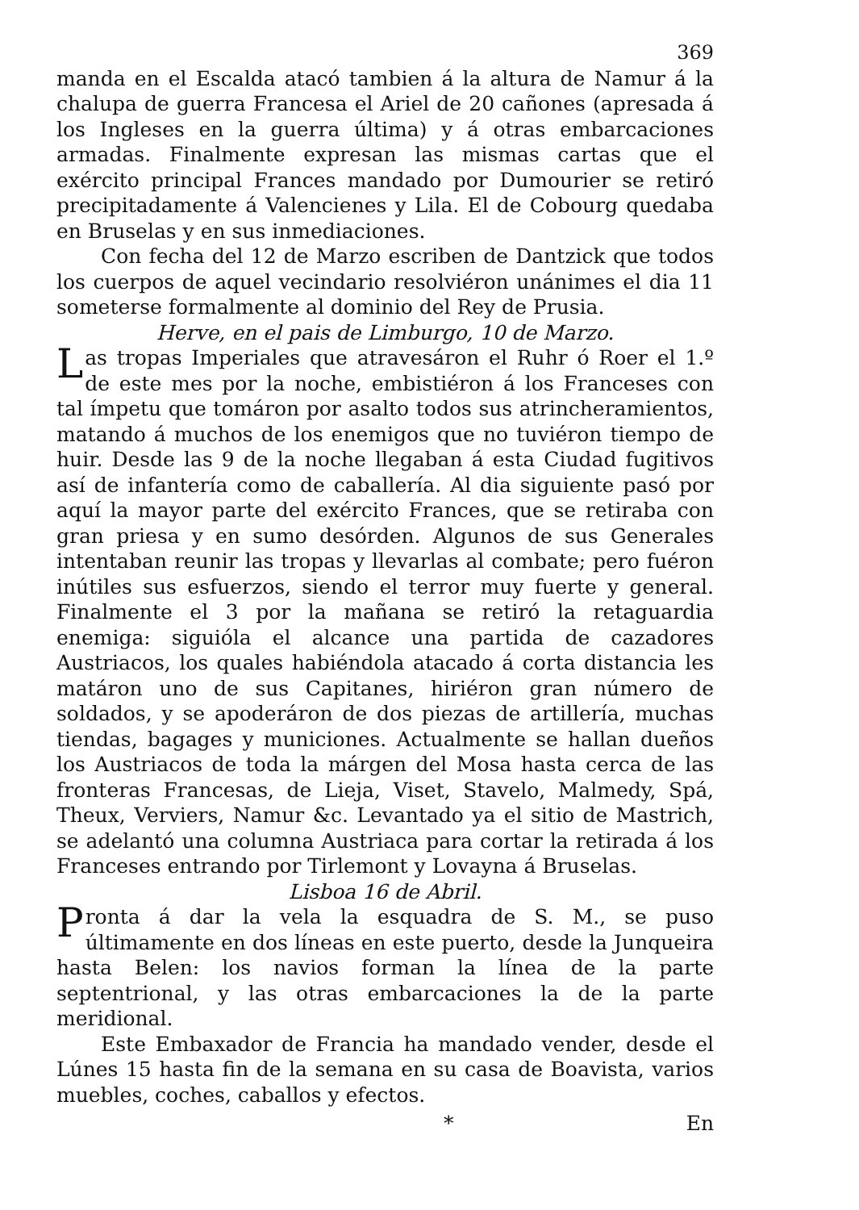369
manda en el Escalda atacó tambien á la altura de Namur á la chalupa de guerra Francesa el Ariel de 20 cañones (apresada á los Ingleses en la guerra última) y á otras embarcaciones armadas. Finalmente expresan las mismas cartas que el exército principal Frances mandado por Dumourier se retiró precipitadamente á Valencienes y Lila. El de Cobourg quedaba en Bruselas y en sus inmediaciones.
Con fecha del 12 de Marzo escriben de Dantzick que todos los cuerpos de aquel vecindario resolviéron unánimes el dia 11 someterse formalmente al dominio del Rey de Prusia.
Herve, en el pais de Limburgo, 10 de Marzo.
Las tropas Imperiales que atravesáron el Ruhr ó Roer el 1.º de este mes por la noche, embistiéron á los Franceses con tal ímpetu que tomáron por asalto todos sus atrincheramientos, matando á muchos de los enemigos que no tuviéron tiempo de huir. Desde las 9 de la noche llegaban á esta Ciudad fugitivos así de infantería como de caballería. Al dia siguiente pasó por aquí la mayor parte del exército Frances, que se retiraba con gran priesa y en sumo desórden. Algunos de sus Generales intentaban reunir las tropas y llevarlas al combate; pero fuéron inútiles sus esfuerzos, siendo el terror muy fuerte y general. Finalmente el 3 por la mañana se retiró la retaguardia enemiga: siguióla el alcance una partida de cazadores Austriacos, los quales habiéndola atacado á corta distancia les matáron uno de sus Capitanes, hiriéron gran número de soldados, y se apoderáron de dos piezas de artillería, muchas tiendas, bagages y municiones. Actualmente se hallan dueños los Austriacos de toda la márgen del Mosa hasta cerca de las fronteras Francesas, de Lieja, Viset, Stavelo, Malmedy, Spá, Theux, Verviers, Namur &c. Levantado ya el sitio de Mastrich, se adelantó una columna Austriaca para cortar la retirada á los Franceses entrando por Tirlemont y Lovayna á Bruselas.
Lisboa 16 de Abril.
Pronta á dar la vela la esquadra de S. M., se puso últimamente en dos líneas en este puerto, desde la Junqueira hasta Belen: los navios forman la línea de la parte septentrional, y las otras embarcaciones la de la parte meridional.
Este Embaxador de Francia ha mandado vender, desde el Lúnes 15 hasta fin de la semana en su casa de Boavista, varios muebles, coches, caballos y efectos.
* En